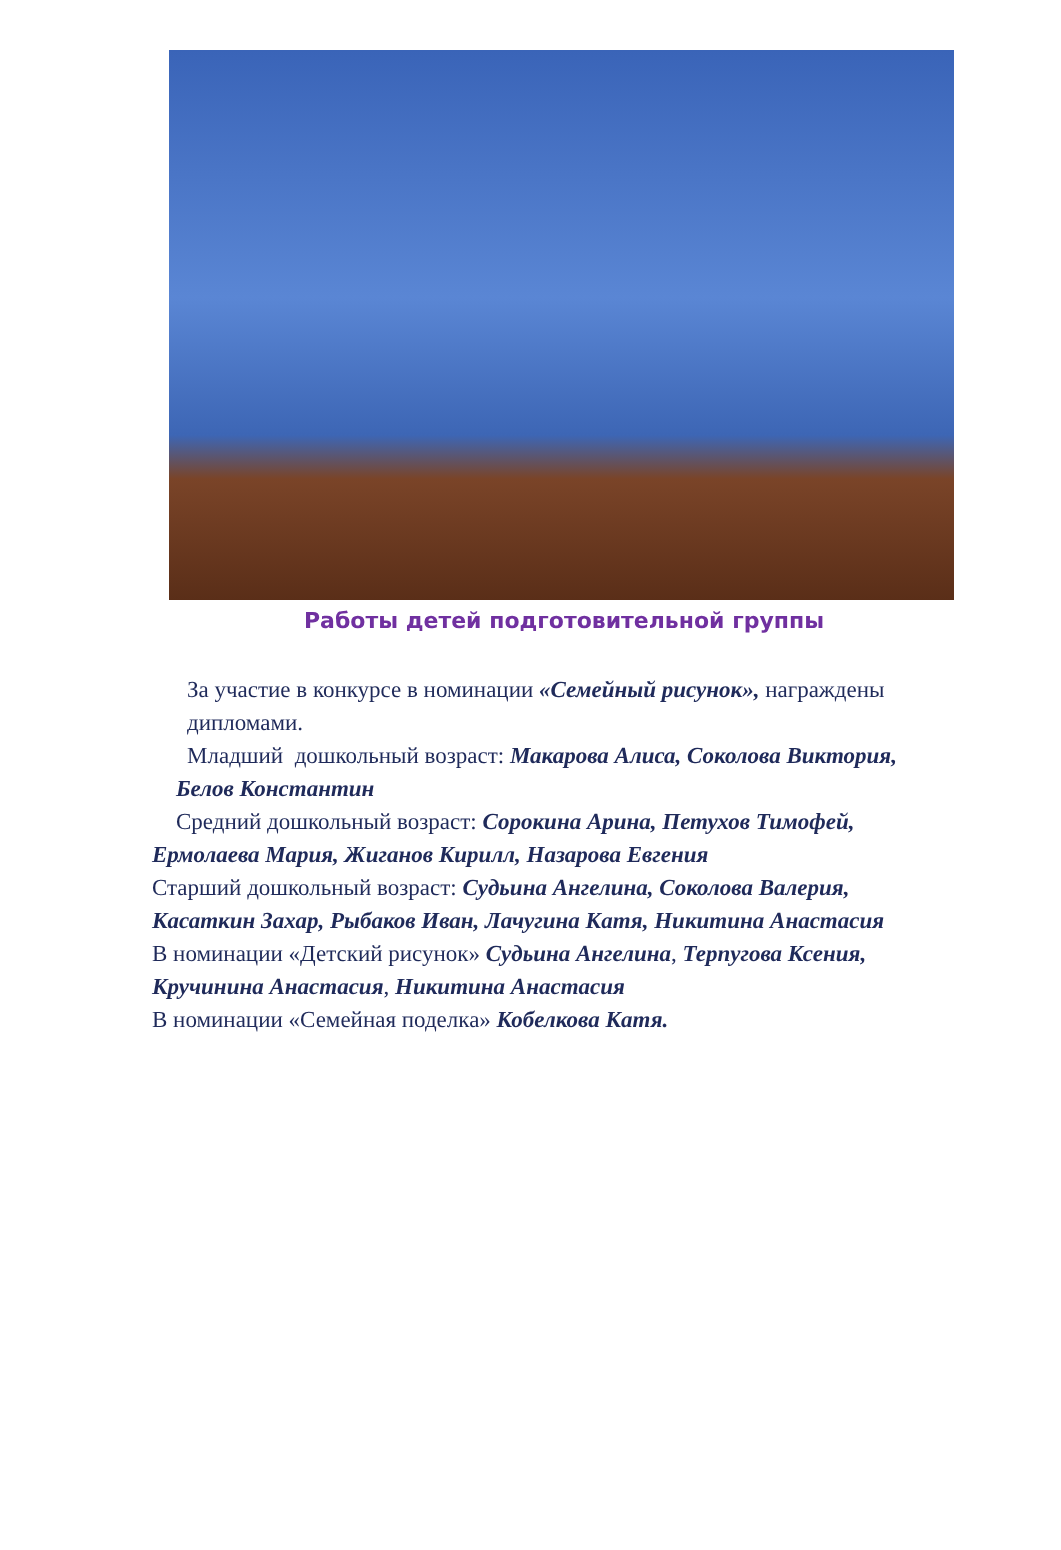Работы детей подготовительной группы
За участие в конкурсе в номинации «Семейный рисунок», награждены дипломами.
Младший дошкольный возраст: Макарова Алиса, Соколова Виктория,
Белов Константин
Средний дошкольный возраст: Сорокина Арина, Петухов Тимофей,
Ермолаева Мария, Жиганов Кирилл, Назарова Евгения
Старший дошкольный возраст: Судьина Ангелина, Соколова Валерия,
Касаткин Захар, Рыбаков Иван, Лачугина Катя, Никитина Анастасия
В номинации «Детский рисунок» Судьина Ангелина, Терпугова Ксения,
Кручинина Анастасия, Никитина Анастасия
В номинации «Семейная поделка» Кобелкова Катя.